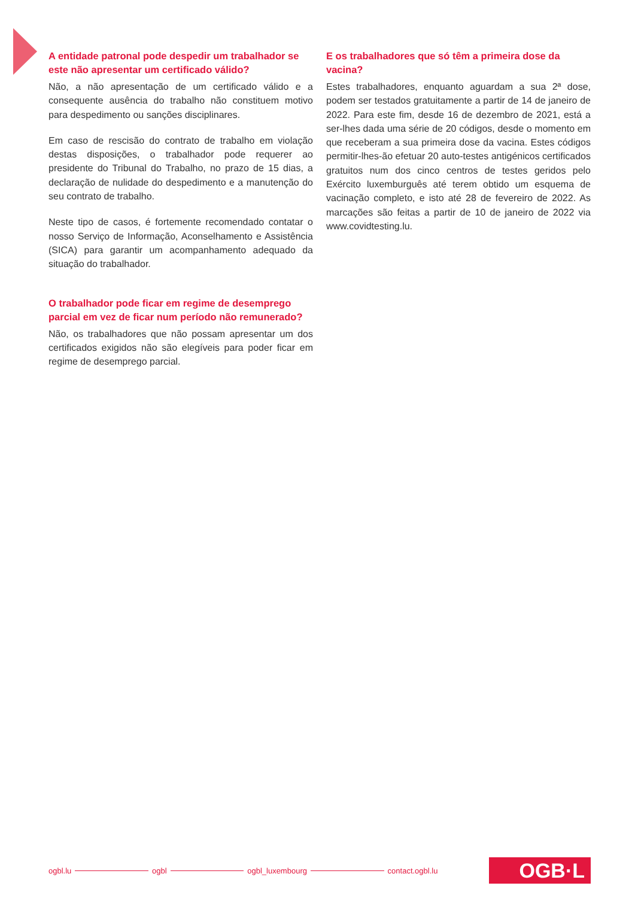A entidade patronal pode despedir um trabalhador se este não apresentar um certificado válido?
Não, a não apresentação de um certificado válido e a consequente ausência do trabalho não constituem motivo para despedimento ou sanções disciplinares.
Em caso de rescisão do contrato de trabalho em violação destas disposições, o trabalhador pode requerer ao presidente do Tribunal do Trabalho, no prazo de 15 dias, a declaração de nulidade do despedimento e a manutenção do seu contrato de trabalho.
Neste tipo de casos, é fortemente recomendado contatar o nosso Serviço de Informação, Aconselhamento e Assistência (SICA) para garantir um acompanhamento adequado da situação do trabalhador.
O trabalhador pode ficar em regime de desemprego parcial em vez de ficar num período não remunerado?
Não, os trabalhadores que não possam apresentar um dos certificados exigidos não são elegíveis para poder ficar em regime de desemprego parcial.
E os trabalhadores que só têm a primeira dose da vacina?
Estes trabalhadores, enquanto aguardam a sua 2ª dose, podem ser testados gratuitamente a partir de 14 de janeiro de 2022. Para este fim, desde 16 de dezembro de 2021, está a ser-lhes dada uma série de 20 códigos, desde o momento em que receberam a sua primeira dose da vacina. Estes códigos permitir-lhes-ão efetuar 20 auto-testes antigénicos certificados gratuitos num dos cinco centros de testes geridos pelo Exército luxemburguês até terem obtido um esquema de vacinação completo, e isto até 28 de fevereiro de 2022. As marcações são feitas a partir de 10 de janeiro de 2022 via www.covidtesting.lu.
ogbl.lu ogbl ogbl_luxembourg contact.ogbl.lu OGB·L